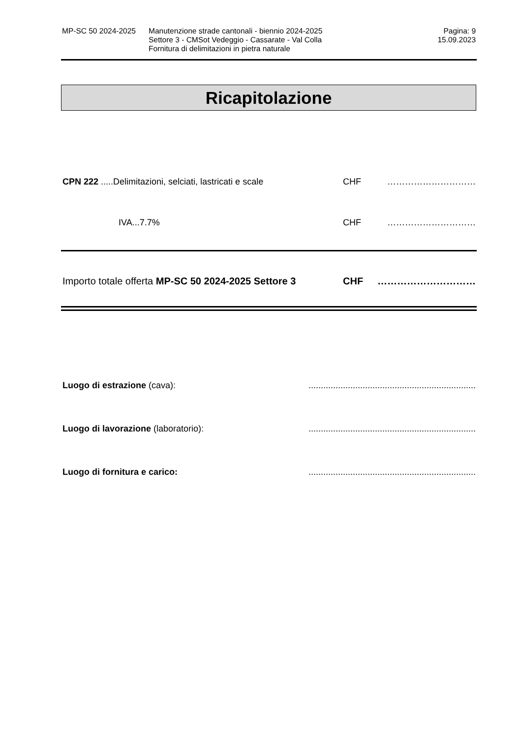MP-SC 50 2024-2025 Manutenzione strade cantonali - biennio 2024-2025
Settore 3 - CMSot Vedeggio - Cassarate - Val Colla
Fornitura di delimitazioni in pietra naturale
Pagina: 9
15.09.2023
Ricapitolazione
CPN 222 .....Delimitazioni, selciati, lastricati e scale
CHF …………………………
IVA...7.7% CHF …………………………
Importo totale offerta MP-SC 50 2024-2025 Settore 3
CHF …………………………
Luogo di estrazione (cava): ....................................................................
Luogo di lavorazione (laboratorio): ....................................................................
Luogo di fornitura e carico: ....................................................................